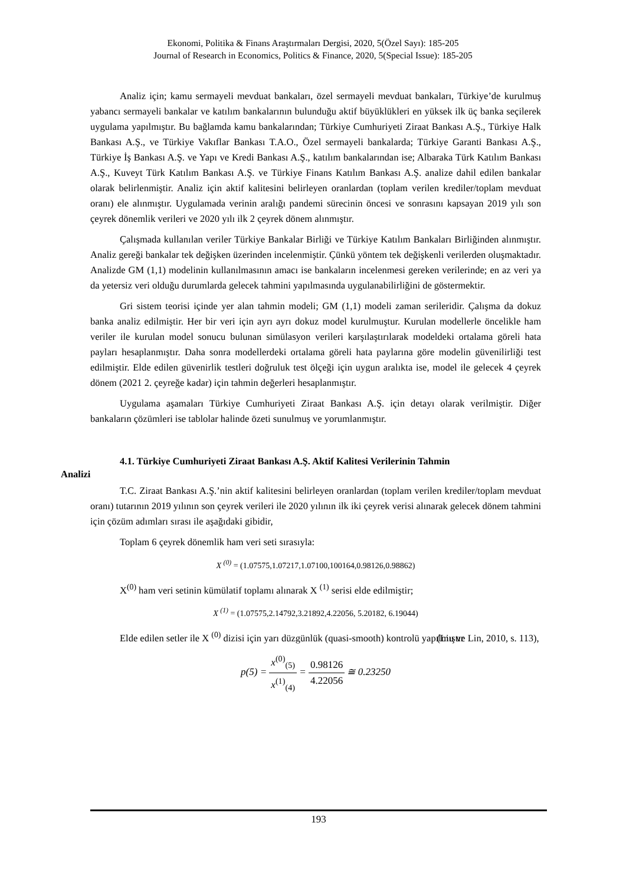Ekonomi, Politika & Finans Araştırmaları Dergisi, 2020, 5(Özel Sayı): 185-205
Journal of Research in Economics, Politics & Finance, 2020, 5(Special Issue): 185-205
Analiz için; kamu sermayeli mevduat bankaları, özel sermayeli mevduat bankaları, Türkiye’de kurulmuş yabancı sermayeli bankalar ve katılım bankalarının bulunduğu aktif büyüklükleri en yüksek ilk üç banka seçilerek uygulama yapılmıştır. Bu bağlamda kamu bankalarından; Türkiye Cumhuriyeti Ziraat Bankası A.Ş., Türkiye Halk Bankası A.Ş., ve Türkiye Vakıflar Bankası T.A.O., Özel sermayeli bankalarda; Türkiye Garanti Bankası A.Ş., Türkiye İş Bankası A.Ş. ve Yapı ve Kredi Bankası A.Ş., katılım bankalarından ise; Albaraka Türk Katılım Bankası A.Ş., Kuveyt Türk Katılım Bankası A.Ş. ve Türkiye Finans Katılım Bankası A.Ş. analize dahil edilen bankalar olarak belirlenmiştir. Analiz için aktif kalitesini belirleyen oranlardan (toplam verilen krediler/toplam mevduat oranı) ele alınmıştır. Uygulamada verinin aralığı pandemi sürecinin öncesi ve sonrasını kapsayan 2019 yılı son çeyrek dönemlik verileri ve 2020 yılı ilk 2 çeyrek dönem alınmıştır.
Çalışmada kullanılan veriler Türkiye Bankalar Birliği ve Türkiye Katılım Bankaları Birliğinden alınmıştır. Analiz gereği bankalar tek değişken üzerinden incelenmiştir. Çünkü yöntem tek değişkenli verilerden oluşmaktadır. Analizde GM (1,1) modelinin kullanılmasının amacı ise bankaların incelenmesi gereken verilerinde; en az veri ya da yetersiz veri olduğu durumlarda gelecek tahmini yapılmasında uygulanabilirliğini de göstermektir.
Gri sistem teorisi içinde yer alan tahmin modeli; GM (1,1) modeli zaman serileridir. Çalışma da dokuz banka analiz edilmiştir. Her bir veri için ayrı ayrı dokuz model kurulmuştur. Kurulan modellerle öncelikle ham veriler ile kurulan model sonucu bulunan simülasyon verileri karşılaştırılarak modeldeki ortalama göreli hata payları hesaplanmıştır. Daha sonra modellerdeki ortalama göreli hata paylarına göre modelin güvenilirliği test edilmiştir. Elde edilen güvenirlik testleri doğruluk test ölçeği için uygun aralıkta ise, model ile gelecek 4 çeyrek dönem (2021 2. çeyreğe kadar) için tahmin değerleri hesaplanmıştır.
Uygulama aşamaları Türkiye Cumhuriyeti Ziraat Bankası A.Ş. için detayı olarak verilmiştir. Diğer bankaların çözümleri ise tablolar halinde özeti sunulmuş ve yorumlanmıştır.
4.1. Türkiye Cumhuriyeti Ziraat Bankası A.Ş. Aktif Kalitesi Verilerinin Tahmin
Analizi
T.C. Ziraat Bankası A.Ş.’nin aktif kalitesini belirleyen oranlardan (toplam verilen krediler/toplam mevduat oranı) tutarının 2019 yılının son çeyrek verileri ile 2020 yılının ilk iki çeyrek verisi alınarak gelecek dönem tahmini için çözüm adımları sırası ile aşağıdaki gibidir,
Toplam 6 çeyrek dönemlik ham veri seti sırasıyla:
X <sup>(0)</sup> = (1.07575,1.07217,1.07100,100164,0.98126,0.98862)
X<sup>(0)</sup> ham veri setinin kümülatif toplamı alınarak X <sup>(1)</sup> serisi elde edilmiştir;
X <sup>(1)</sup> = (1.07575,2.14792,3.21892,4.22056, 5.20182, 6.19044)
Elde edilen setler ile X <sup>(0)</sup> dizisi için yarı düzgünlük (quasi-smooth) kontrolü yapılmıştır (Liu ve Lin, 2010, s. 113),
p(5) = x<sup>(0)</sup><sub>(5)</sub> x<sup>(1)</sup><sub>(4)</sub> = 0.98126 4.22056 ≅ 0.23250
193